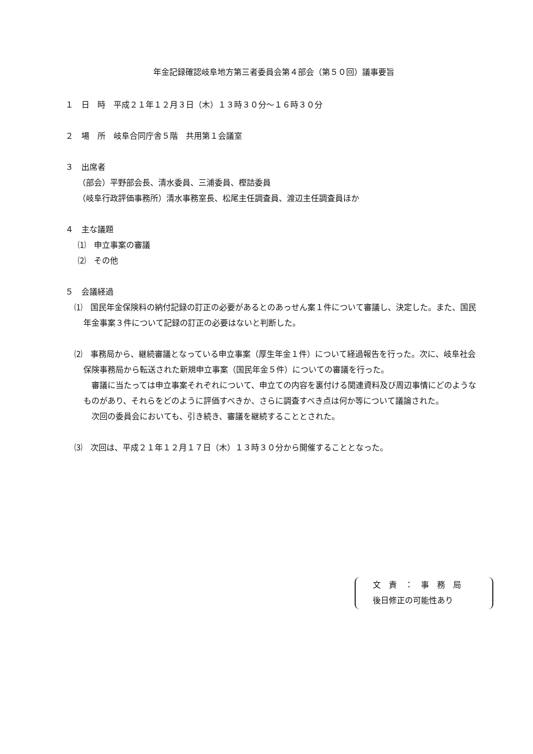年金記録確認岐阜地方第三者委員会第４部会（第５０回）議事要旨
１　日　時　平成２１年１２月３日（木）１３時３０分～１６時３０分
２　場　所　岐阜合同庁舎５階　共用第１会議室
３　出席者
（部会）平野部会長、清水委員、三浦委員、樫詰委員
（岐阜行政評価事務所）清水事務室長、松尾主任調査員、渡辺主任調査員ほか
４　主な議題
⑴　申立事案の審議
⑵　その他
５　会議経過
⑴　国民年金保険料の納付記録の訂正の必要があるとのあっせん案１件について審議し、決定した。また、国民年金事案３件について記録の訂正の必要はないと判断した。
⑵　事務局から、継続審議となっている申立事案（厚生年金１件）について経過報告を行った。次に、岐阜社会保険事務局から転送された新規申立事案（国民年金５件）についての審議を行った。
　審議に当たっては申立事案それぞれについて、申立ての内容を裏付ける関連資料及び周辺事情にどのようなものがあり、それらをどのように評価すべきか、さらに調査すべき点は何か等について議論された。
　次回の委員会においても、引き続き、審議を継続することとされた。
⑶　次回は、平成２１年１２月１７日（木）１３時３０分から開催することとなった。
文　責　：　事　務　局
後日修正の可能性あり